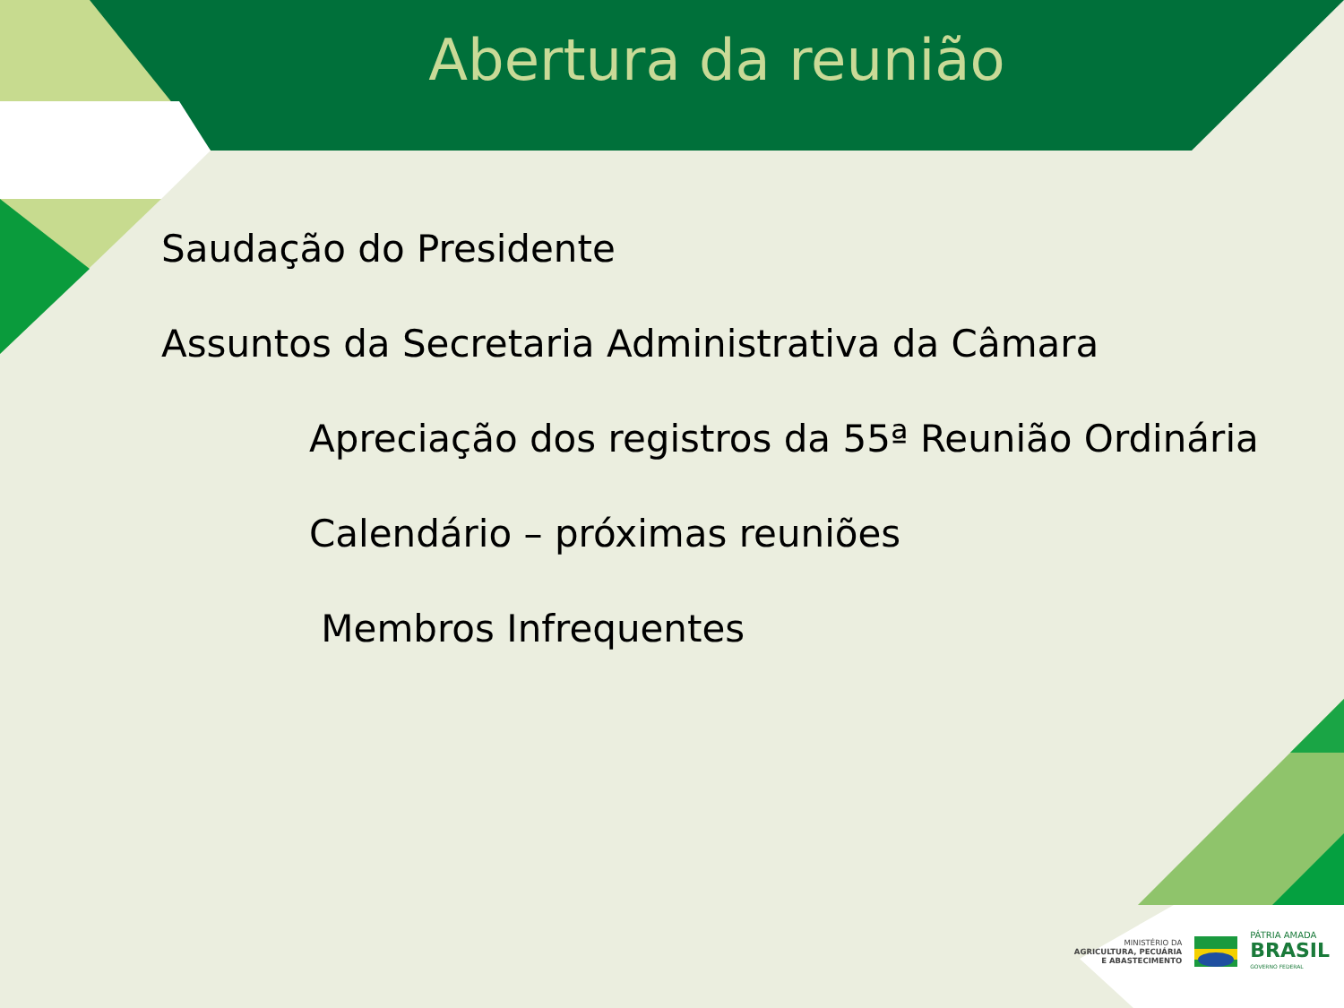Abertura da reunião
Saudação do Presidente
Assuntos da Secretaria Administrativa da Câmara
Apreciação dos registros da 55ª Reunião Ordinária
Calendário – próximas reuniões
Membros Infrequentes
MINISTÉRIO DA
AGRICULTURA, PECUÁRIA
E ABASTECIMENTO
PÁTRIA AMADA
BRASIL
GOVERNO FEDERAL